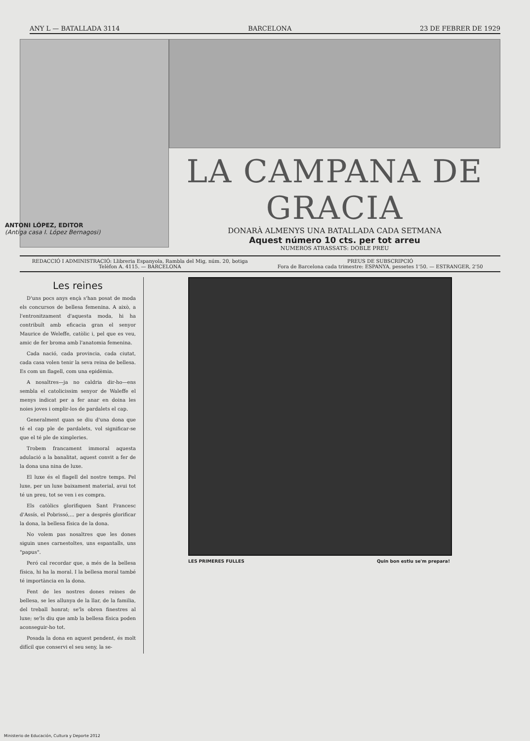ANY L — BATALLADA 3114 BARCELONA 23 DE FEBRER DE 1929
LA CAMPANA DE GRACIA
DONARÀ ALMENYS UNA BATALLADA CADA SETMANA
Aquest número 10 cts. per tot arreu
NUMEROS ATRASSATS: DOBLE PREU
ANTONI LÓPEZ, EDITOR
(Antiga casa I. López Bernagosi)
REDACCIÓ I ADMINISTRACIÓ: Llibreria Espanyola, Rambla del Mig, núm. 20, botiga
Telèfon A. 4115. — BARCELONA
PREUS DE SUBSCRIPCIÓ
Fora de Barcelona cada trimestre: ESPANYA, pessetes 1'50. — ESTRANGER, 2'50
Les reines
D'uns pocs anys ençà s'han posat de moda els concursos de bellesa femenina. A això, a l'entronitzament d'aquesta moda, hi ha contribuït amb eficacia gran el senyor Maurice de Weleffe, catòlic i, pel que es veu, amic de fer broma amb l'anatomia femenina.
Cada nació, cada provincia, cada ciutat, cada casa volen tenir la seva reina de bellesa. Es com un flagell, com una epidèmia.
A nosaltres—ja no caldria dir-ho—ens sembla el catolicissim senyor de Waleffe el menys indicat per a fer anar en doina les noies joves i omplir-los de pardalets el cap.
Generalment quan se diu d'una dona que té el cap ple de pardalets, vol significar-se que el té ple de ximpleries.
Trobem francament immoral aquesta adulació a la banalitat, aquest convit a fer de la dona una nina de luxe.
El luxe és el flagell del nostre temps. Pel luxe, per un luxe baixament material, avui tot té un preu, tot se ven i es compra.
Els catòlics glorifiquen Sant Francesc d'Assís, el Pobrissó,... per a després glorificar la dona, la bellesa física de la dona.
No volem pas nosaltres que les dones siguin unes carnestoltes, uns espantalls, uns "papus".
Peró cal recordar que, a més de la bellesa física, hi ha la moral. I la bellesa moral també té importància en la dona.
Fent de les nostres dones reines de bellesa, se les allunya de la llar, de la familia, del treball honrat; se'ls obren finestres al luxe; se'ls diu que amb la bellesa física poden aconseguir-ho tot.
Posada la dona en aquest pendent, és molt difícil que conservi el seu seny, la se-
LES PRIMERES FULLES Quin bon estiu se'm prepara!
Ministerio de Educación, Cultura y Deporte 2012